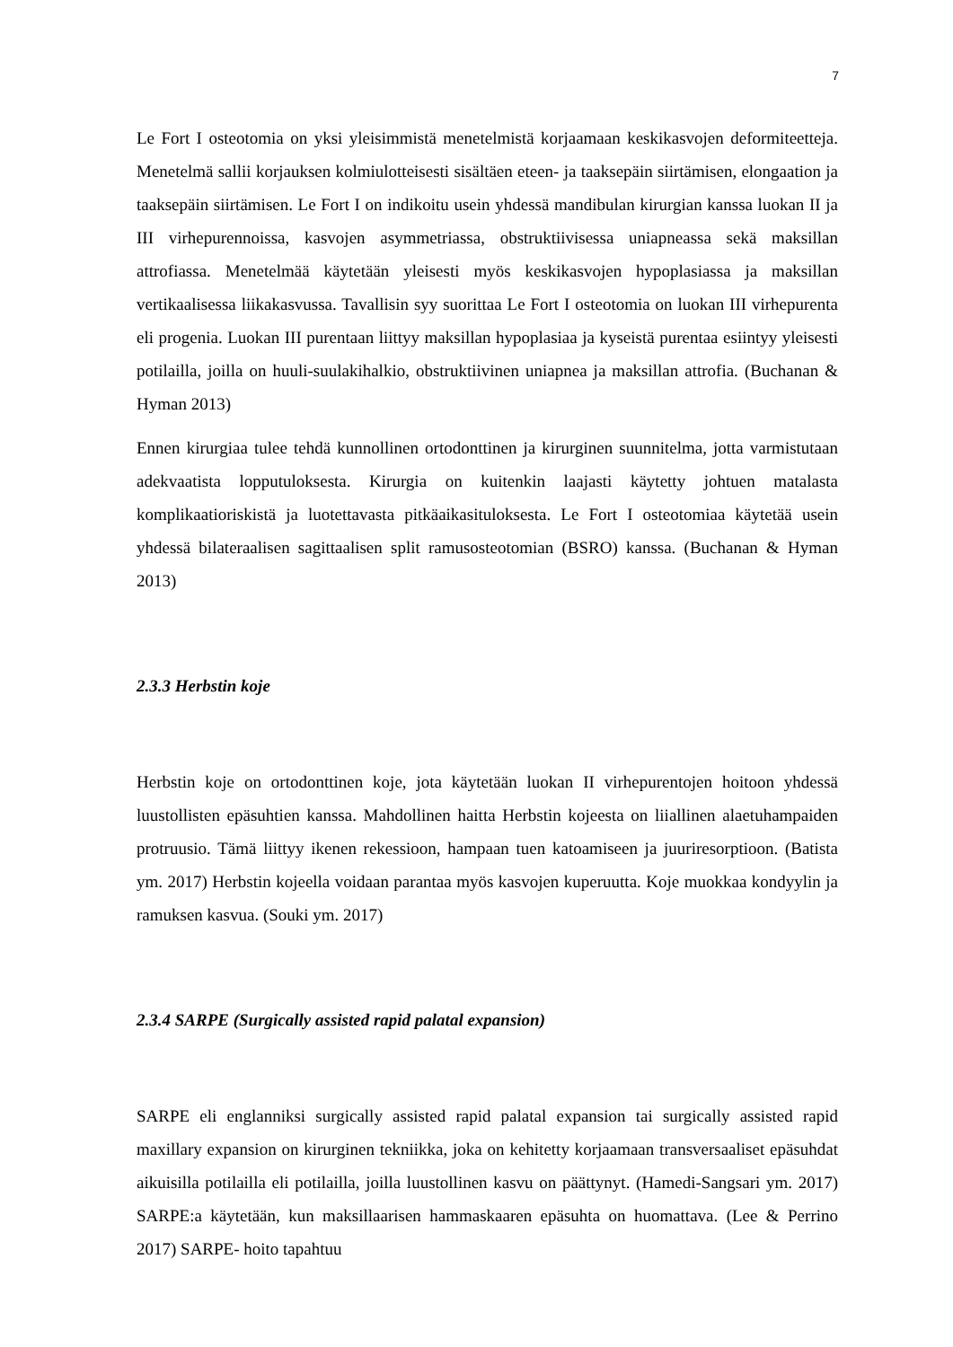7
Le Fort I osteotomia on yksi yleisimmistä menetelmistä korjaamaan keskikasvojen deformiteetteja. Menetelmä sallii korjauksen kolmiulotteisesti sisältäen eteen- ja taaksepäin siirtämisen, elongaation ja taaksepäin siirtämisen. Le Fort I on indikoitu usein yhdessä mandibulan kirurgian kanssa luokan II ja III virhepurennoissa, kasvojen asymmetriassa, obstruktiivisessa uniapneassa sekä maksillan attrofiassa. Menetelmää käytetään yleisesti myös keskikasvojen hypoplasiassa ja maksillan vertikaalisessa liikakasvussa. Tavallisin syy suorittaa Le Fort I osteotomia on luokan III virhepurenta eli progenia. Luokan III purentaan liittyy maksillan hypoplasiaa ja kyseistä purentaa esiintyy yleisesti potilailla, joilla on huuli-suulakihalkio, obstruktiivinen uniapnea ja maksillan attrofia. (Buchanan & Hyman 2013)
Ennen kirurgiaa tulee tehdä kunnollinen ortodonttinen ja kirurginen suunnitelma, jotta varmistutaan adekvaatista lopputuloksesta. Kirurgia on kuitenkin laajasti käytetty johtuen matalasta komplikaatioriskistä ja luotettavasta pitkäaikasituloksesta. Le Fort I osteotomiaa käytetää usein yhdessä bilateraalisen sagittaalisen split ramusosteotomian (BSRO) kanssa. (Buchanan & Hyman 2013)
2.3.3 Herbstin koje
Herbstin koje on ortodonttinen koje, jota käytetään luokan II virhepurentojen hoitoon yhdessä luustollisten epäsuhtien kanssa. Mahdollinen haitta Herbstin kojeesta on liiallinen alaetuhampaiden protruusio. Tämä liittyy ikenen rekessioon, hampaan tuen katoamiseen ja juuriresorptioon. (Batista ym. 2017) Herbstin kojeella voidaan parantaa myös kasvojen kuperuutta. Koje muokkaa kondyylin ja ramuksen kasvua. (Souki ym. 2017)
2.3.4 SARPE (Surgically assisted rapid palatal expansion)
SARPE eli englanniksi surgically assisted rapid palatal expansion tai surgically assisted rapid maxillary expansion on kirurginen tekniikka, joka on kehitetty korjaamaan transversaaliset epäsuhdat aikuisilla potilailla eli potilailla, joilla luustollinen kasvu on päättynyt. (Hamedi-Sangsari ym. 2017) SARPE:a käytetään, kun maksillaarisen hammaskaaren epäsuhta on huomattava. (Lee & Perrino 2017) SARPE- hoito tapahtuu